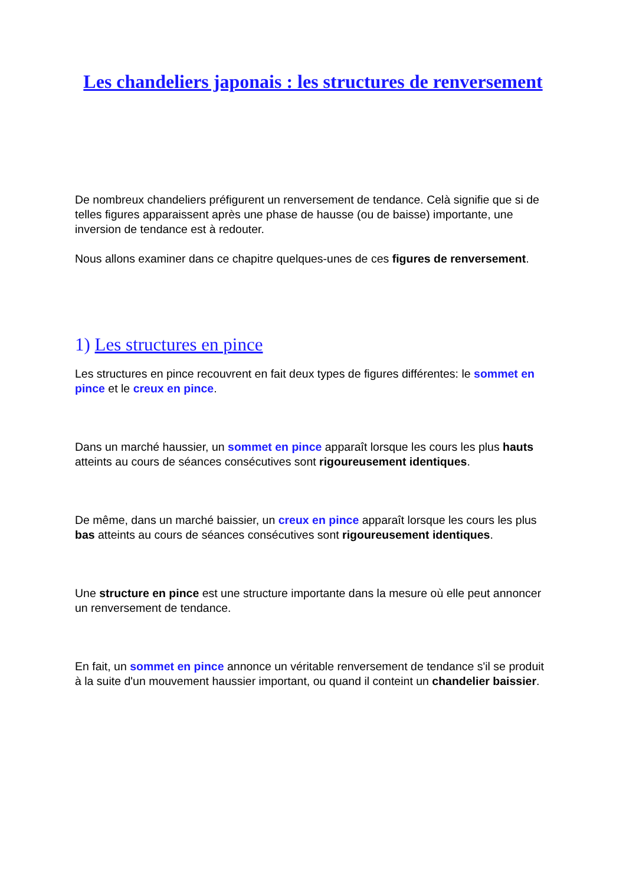Les chandeliers japonais : les structures de renversement
De nombreux chandeliers préfigurent un renversement de tendance. Celà signifie que si de telles figures apparaissent après une phase de hausse (ou de baisse) importante, une inversion de tendance est à redouter.
Nous allons examiner dans ce chapitre quelques-unes de ces figures de renversement.
1) Les structures en pince
Les structures en pince recouvrent en fait deux types de figures différentes: le sommet en pince et le creux en pince.
Dans un marché haussier, un sommet en pince apparaît lorsque les cours les plus hauts atteints au cours de séances consécutives sont rigoureusement identiques.
De même, dans un marché baissier, un creux en pince apparaît lorsque les cours les plus bas atteints au cours de séances consécutives sont rigoureusement identiques.
Une structure en pince est une structure importante dans la mesure où elle peut annoncer un renversement de tendance.
En fait, un sommet en pince annonce un véritable renversement de tendance s'il se produit à la suite d'un mouvement haussier important, ou quand il conteint un chandelier baissier.